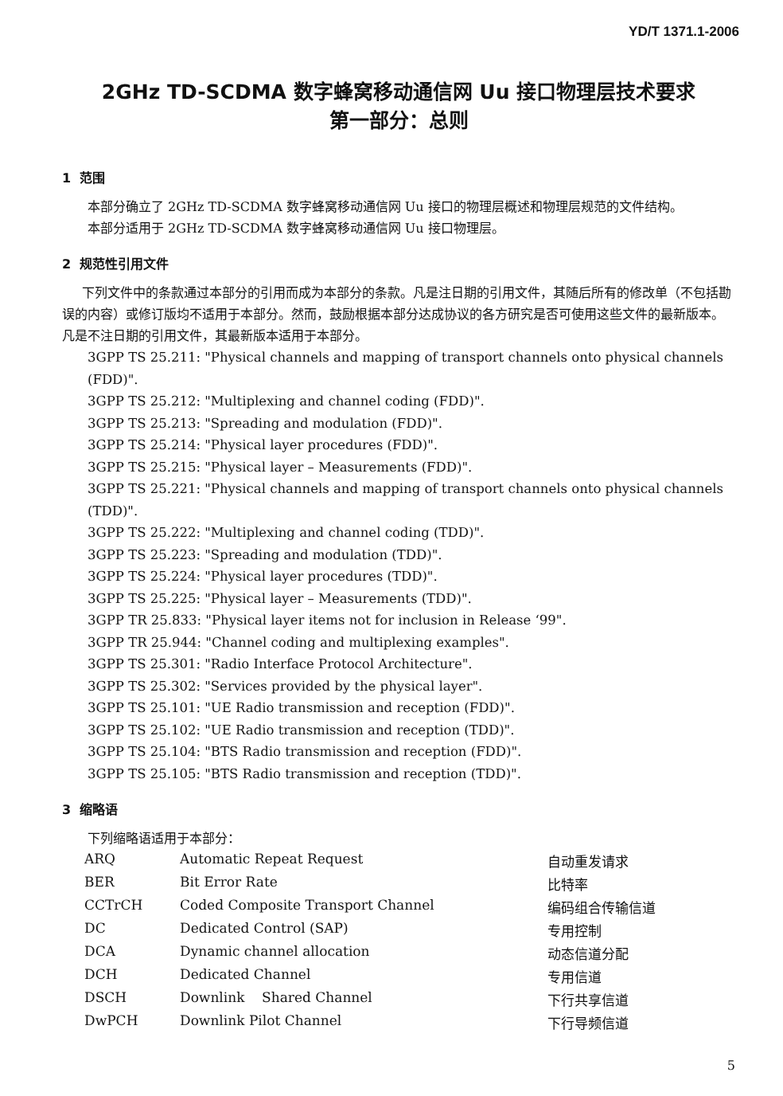YD/T 1371.1-2006
2GHz TD-SCDMA 数字蜂窝移动通信网 Uu 接口物理层技术要求
第一部分：总则
1 范围
本部分确立了 2GHz TD-SCDMA 数字蜂窝移动通信网 Uu 接口的物理层概述和物理层规范的文件结构。
本部分适用于 2GHz TD-SCDMA 数字蜂窝移动通信网 Uu 接口物理层。
2 规范性引用文件
下列文件中的条款通过本部分的引用而成为本部分的条款。凡是注日期的引用文件，其随后所有的修改单（不包括勘误的内容）或修订版均不适用于本部分。然而，鼓励根据本部分达成协议的各方研究是否可使用这些文件的最新版本。凡是不注日期的引用文件，其最新版本适用于本部分。
3GPP TS 25.211: "Physical channels and mapping of transport channels onto physical channels (FDD)".
3GPP TS 25.212: "Multiplexing and channel coding (FDD)".
3GPP TS 25.213: "Spreading and modulation (FDD)".
3GPP TS 25.214: "Physical layer procedures (FDD)".
3GPP TS 25.215: "Physical layer – Measurements (FDD)".
3GPP TS 25.221: "Physical channels and mapping of transport channels onto physical channels (TDD)".
3GPP TS 25.222: "Multiplexing and channel coding (TDD)".
3GPP TS 25.223: "Spreading and modulation (TDD)".
3GPP TS 25.224: "Physical layer procedures (TDD)".
3GPP TS 25.225: "Physical layer – Measurements (TDD)".
3GPP TR 25.833: "Physical layer items not for inclusion in Release ‘99".
3GPP TR 25.944: "Channel coding and multiplexing examples".
3GPP TS 25.301: "Radio Interface Protocol Architecture".
3GPP TS 25.302: "Services provided by the physical layer".
3GPP TS 25.101: "UE Radio transmission and reception (FDD)".
3GPP TS 25.102: "UE Radio transmission and reception (TDD)".
3GPP TS 25.104: "BTS Radio transmission and reception (FDD)".
3GPP TS 25.105: "BTS Radio transmission and reception (TDD)".
3 缩略语
下列缩略语适用于本部分：
| ARQ | Automatic Repeat Request | 自动重发请求 |
| BER | Bit Error Rate | 比特率 |
| CCTrCH | Coded Composite Transport Channel | 编码组合传输信道 |
| DC | Dedicated Control (SAP) | 专用控制 |
| DCA | Dynamic channel allocation | 动态信道分配 |
| DCH | Dedicated Channel | 专用信道 |
| DSCH | Downlink Shared Channel | 下行共享信道 |
| DwPCH | Downlink Pilot Channel | 下行导频信道 |
5